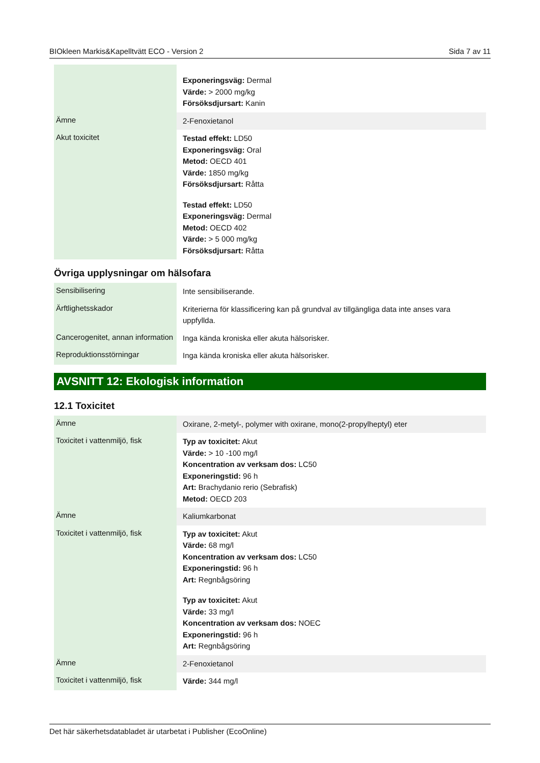BIOkleen Markis&Kapelltvätt ECO - Version 2 Sida 7 av 11
| | Exponeringsväg: Dermal Värde: > 2000 mg/kg Försöksdjursart: Kanin |
| Ämne | 2-Fenoxietanol |
| Akut toxicitet | Testad effekt: LD50 Exponeringsväg: Oral Metod: OECD 401 Värde: 1850 mg/kg Försöksdjursart: Råtta Testad effekt: LD50 Exponeringsväg: Dermal Metod: OECD 402 Värde: > 5 000 mg/kg Försöksdjursart: Råtta |
Övriga upplysningar om hälsofara
| Sensibilisering | Inte sensibiliserande. |
| Ärftlighetsskador | Kriterierna för klassificering kan på grundval av tillgängliga data inte anses vara uppfyllda. |
| Cancerogenitet, annan information | Inga kända kroniska eller akuta hälsorisker. |
| Reproduktionsstörningar | Inga kända kroniska eller akuta hälsorisker. |
AVSNITT 12: Ekologisk information
12.1 Toxicitet
| Ämne | Oxirane, 2-metyl-, polymer with oxirane, mono(2-propylheptyl) eter |
| Toxicitet i vattenmiljö, fisk | Typ av toxicitet: Akut Värde: > 10 -100 mg/l Koncentration av verksam dos: LC50 Exponeringstid: 96 h Art: Brachydanio rerio (Sebrafisk) Metod: OECD 203 |
| Ämne | Kaliumkarbonat |
| Toxicitet i vattenmiljö, fisk | Typ av toxicitet: Akut Värde: 68 mg/l Koncentration av verksam dos: LC50 Exponeringstid: 96 h Art: Regnbågsöring Typ av toxicitet: Akut Värde: 33 mg/l Koncentration av verksam dos: NOEC Exponeringstid: 96 h Art: Regnbågsöring |
| Ämne | 2-Fenoxietanol |
| Toxicitet i vattenmiljö, fisk | Värde: 344 mg/l |
Det här säkerhetsdatabladet är utarbetat i Publisher (EcoOnline)